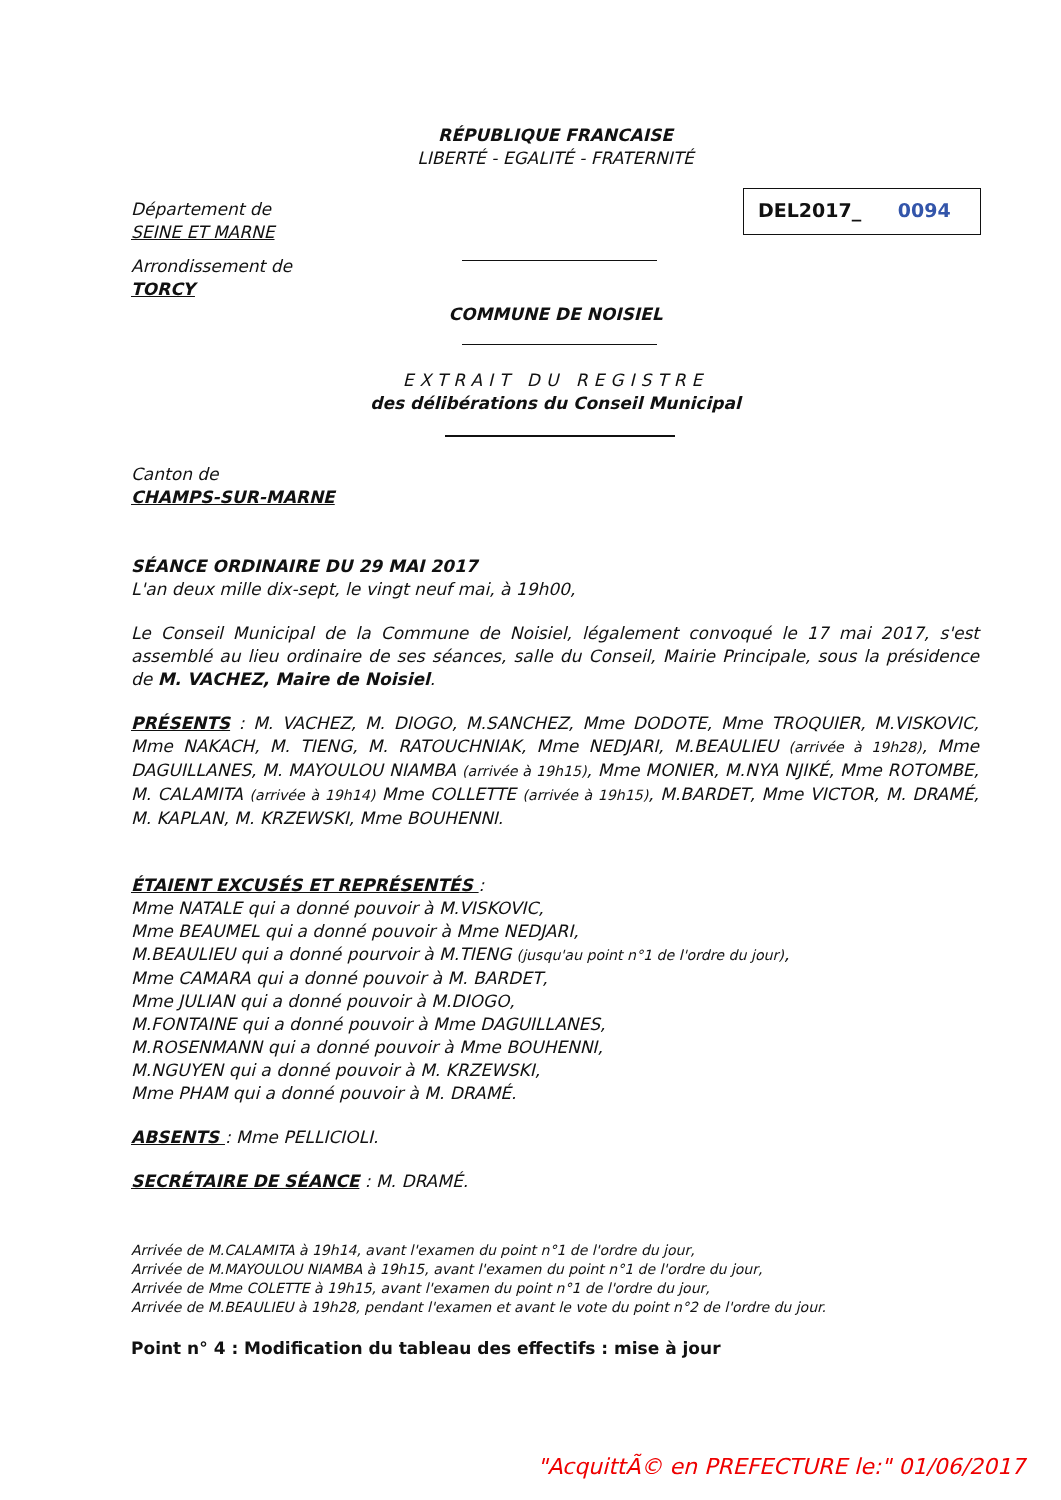RÉPUBLIQUE FRANCAISE
LIBERTÉ - EGALITÉ - FRATERNITÉ
Département de
SEINE ET MARNE
DEL2017_ 0094
Arrondissement de
TORCY
COMMUNE DE NOISIEL
EXTRAIT DU REGISTRE
des délibérations du Conseil Municipal
Canton de
CHAMPS-SUR-MARNE
SÉANCE ORDINAIRE DU 29 MAI 2017
L'an deux mille dix-sept, le vingt neuf mai, à 19h00,
Le Conseil Municipal de la Commune de Noisiel, légalement convoqué le 17 mai 2017, s'est assemblé au lieu ordinaire de ses séances, salle du Conseil, Mairie Principale, sous la présidence de M. VACHEZ, Maire de Noisiel.
PRÉSENTS : M. VACHEZ, M. DIOGO, M.SANCHEZ, Mme DODOTE, Mme TROQUIER, M.VISKOVIC, Mme NAKACH, M. TIENG, M. RATOUCHNIAK, Mme NEDJARI, M.BEAULIEU (arrivée à 19h28), Mme DAGUILLANES, M. MAYOULOU NIAMBA (arrivée à 19h15), Mme MONIER, M.NYA NJIKÉ, Mme ROTOMBE, M. CALAMITA (arrivée à 19h14) Mme COLLETTE (arrivée à 19h15), M.BARDET, Mme VICTOR, M. DRAMÉ, M. KAPLAN, M. KRZEWSKI, Mme BOUHENNI.
ÉTAIENT EXCUSÉS ET REPRÉSENTÉS :
Mme NATALE qui a donné pouvoir à M.VISKOVIC,
Mme BEAUMEL qui a donné pouvoir à Mme NEDJARI,
M.BEAULIEU qui a donné pourvoir à M.TIENG (jusqu'au point n°1 de l'ordre du jour),
Mme CAMARA qui a donné pouvoir à M. BARDET,
Mme JULIAN qui a donné pouvoir à M.DIOGO,
M.FONTAINE qui a donné pouvoir à Mme DAGUILLANES,
M.ROSENMANN qui a donné pouvoir à Mme BOUHENNI,
M.NGUYEN qui a donné pouvoir à M. KRZEWSKI,
Mme PHAM qui a donné pouvoir à M. DRAMÉ.
ABSENTS : Mme PELLICIOLI.
SECRÉTAIRE DE SÉANCE : M. DRAMÉ.
Arrivée de M.CALAMITA à 19h14, avant l'examen du point n°1 de l'ordre du jour,
Arrivée de M.MAYOULOU NIAMBA à 19h15, avant l'examen du point n°1 de l'ordre du jour,
Arrivée de Mme COLETTE à 19h15, avant l'examen du point n°1 de l'ordre du jour,
Arrivée de M.BEAULIEU à 19h28, pendant l'examen et avant le vote du point n°2 de l'ordre du jour.
Point n° 4 : Modification du tableau des effectifs : mise à jour
"AcquittÃ© en PREFECTURE le:" 01/06/2017